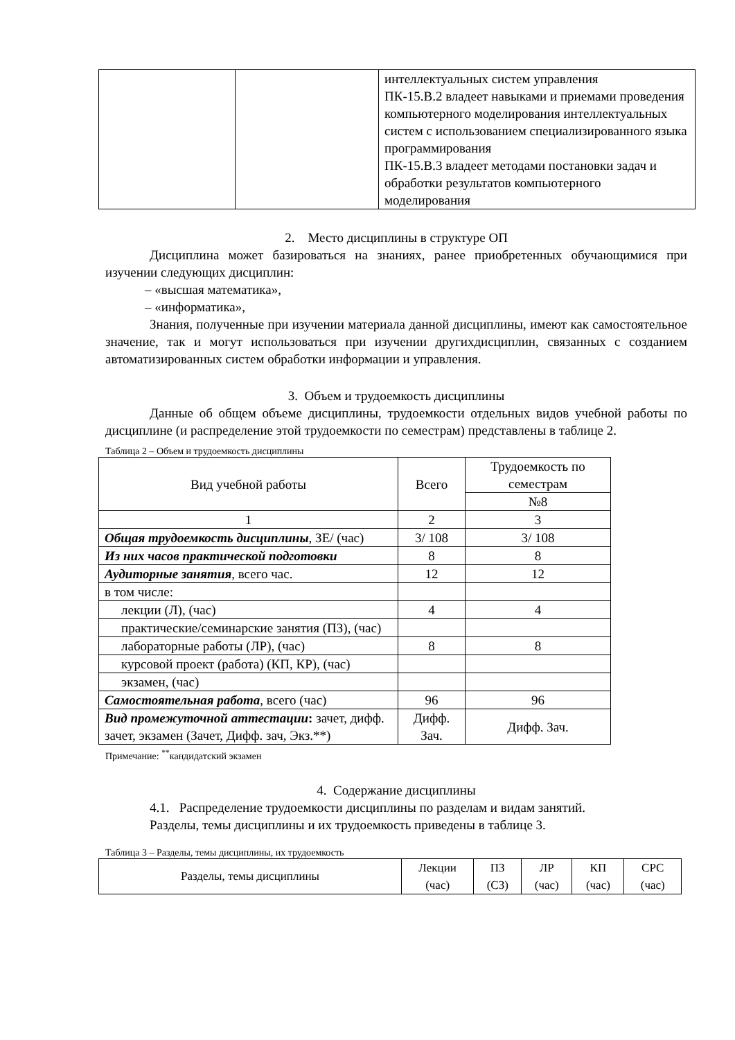| | | интеллектуальных систем управления ПК-15.В.2 владеет навыками и приемами проведения компьютерного моделирования интеллектуальных систем с использованием специализированного языка программирования ПК-15.В.3 владеет методами постановки задач и обработки результатов компьютерного моделирования |
2. Место дисциплины в структуре ОП
Дисциплина может базироваться на знаниях, ранее приобретенных обучающимися при изучении следующих дисциплин:
– «высшая математика»,
– «информатика»,
Знания, полученные при изучении материала данной дисциплины, имеют как самостоятельное значение, так и могут использоваться при изучении другихдисциплин, связанных с созданием автоматизированных систем обработки информации и управления.
3. Объем и трудоемкость дисциплины
Данные об общем объеме дисциплины, трудоемкости отдельных видов учебной работы по дисциплине (и распределение этой трудоемкости по семестрам) представлены в таблице 2.
Таблица 2 – Объем и трудоемкость дисциплины
| Вид учебной работы | Всего | Трудоемкость по семестрам |
| --- | --- | --- |
| | | №8 |
| 1 | 2 | 3 |
| Общая трудоемкость дисциплины , ЗЕ/ (час) | 3/ 108 | 3/ 108 |
| Из них часов практической подготовки | 8 | 8 |
| Аудиторные занятия , всего час. | 12 | 12 |
| в том числе: | | |
| лекции (Л), (час) | 4 | 4 |
| практические/семинарские занятия (ПЗ), (час) | | |
| лабораторные работы (ЛР), (час) | 8 | 8 |
| курсовой проект (работа) (КП, КР), (час) | | |
| экзамен, (час) | | |
| Самостоятельная работа , всего (час) | 96 | 96 |
| Вид промежуточной аттестации : зачет, дифф. зачет, экзамен (Зачет, Дифф. зач, Экз.**) | Дифф. Зач. | Дифф. Зач. |
Примечание: <sup>**</sup>кандидатский экзамен
4. Содержание дисциплины
4.1. Распределение трудоемкости дисциплины по разделам и видам занятий.
Разделы, темы дисциплины и их трудоемкость приведены в таблице 3.
Таблица 3 – Разделы, темы дисциплины, их трудоемкость
| Разделы, темы дисциплины | Лекции (час) | ПЗ (СЗ) | ЛР (час) | КП (час) | СРС (час) |
| --- | --- | --- | --- | --- | --- |